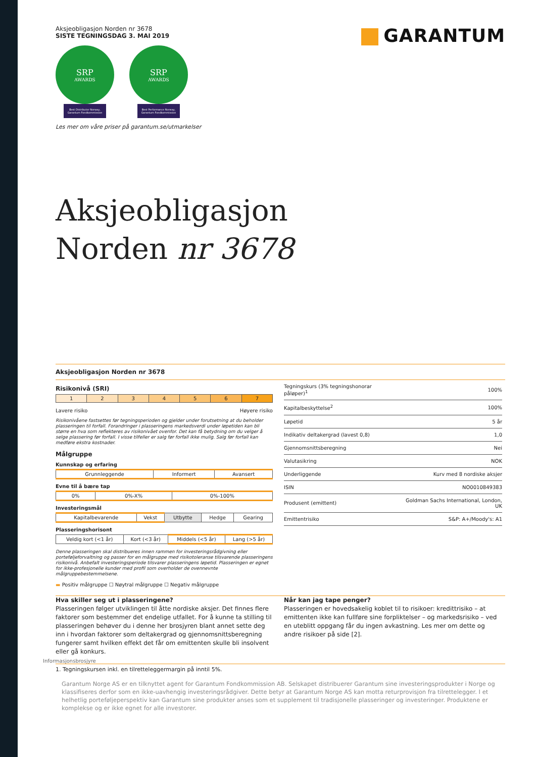Aksjeobligasjon Norden nr 3678
SISTE TEGNINGSDAG 3. MAI 2019
SRP
AWARDS
Best Distributor Norway, Garantum Fondkommission
SRP
AWARDS
Best Performance Norway, Garantum Fondkommission
Les mer om våre priser på garantum.se/utmarkelser
GARANTUM
Aksjeobligasjon
Norden nr 3678
Aksjeobligasjon Norden nr 3678
Risikonivå (SRI)
| 1 | 2 | 3 | 4 | 5 | 6 | 7 |
Lavere risiko Høyere risiko
Risikonivåene fastsettes før tegningsperioden og gjelder under forutsetning at du beholder plasseringen til forfall. Forandringer i plasseringens markedsverdi under løpetiden kan bli større en hva som reflekteres av risikonivået ovenfor. Det kan få betydning om du velger å selge plassering før forfall. I visse tilfeller er salg før forfall ikke mulig. Salg før forfall kan medføre ekstra kostnader.
Målgruppe
Kunnskap og erfaring
| Grunnleggende | Informert | Avansert |
Evne til å bære tap
| 0% | 0%-X% | 0%-100% |
Investeringsmål
| Kapitalbevarende | Vekst | Utbytte | Hedge | Gearing |
Plasseringshorisont
| Veldig kort (<1 år) | Kort (<3 år) | Middels (<5 år) | Lang (>5 år) |
Denne plasseringen skal distribueres innen rammen for investeringsrådgivning eller porteføljeforvaltning og passer for en målgruppe med risikotoleranse tilsvarende plasseringens risikonivå. Anbefalt investeringsperiode tilsvarer plasseringens løpetid. Plasseringen er egnet for ikke-profesjonelle kunder med profil som overholder de ovennevnte målgruppebestemmelsene.
▬ Positiv målgruppe ☐ Nøytral målgruppe ☐ Negativ målgruppe
| Tegningskurs (3% tegningshonorar påløper)<sup>1</sup> | 100% |
| Kapitalbeskyttelse<sup>2</sup> | 100% |
| Løpetid | 5 år |
| Indikativ deltakergrad (lavest 0,8) | 1,0 |
| Gjennomsnittsberegning | Nei |
| Valutasikring | NOK |
| Underliggende | Kurv med 8 nordiske aksjer |
| ISIN | NO0010849383 |
| Produsent (emittent) | Goldman Sachs International, London, UK |
| Emittentrisiko | S&P: A+/Moody's: A1 |
Hva skiller seg ut i plasseringene?
Plasseringen følger utviklingen til åtte nordiske aksjer. Det finnes flere faktorer som bestemmer det endelige utfallet. For å kunne ta stilling til plasseringen behøver du i denne her brosjyren blant annet sette deg inn i hvordan faktorer som deltakergrad og gjennomsnittsberegning fungerer samt hvilken effekt det får om emittenten skulle bli insolvent eller gå konkurs.
Når kan jag tape penger?
Plasseringen er hovedsakelig koblet til to risikoer: kredittrisiko – at emittenten ikke kan fullføre sine forpliktelser – og markedsrisiko – ved en uteblitt oppgang får du ingen avkastning. Les mer om dette og andre risikoer på side [2].
Informasjonsbrosjyre
1. Tegningskursen inkl. en tilretteleggermargin på inntil 5%.
Garantum Norge AS er en tilknyttet agent for Garantum Fondkommission AB. Selskapet distribuerer Garantum sine investeringsprodukter i Norge og klassifiseres derfor som en ikke-uavhengig investeringsrådgiver. Dette betyr at Garantum Norge AS kan motta returprovisjon fra tilrettelegger. I et helhetlig porteføljeperspektiv kan Garantum sine produkter anses som et supplement til tradisjonelle plasseringer og investeringer. Produktene er komplekse og er ikke egnet for alle investorer.